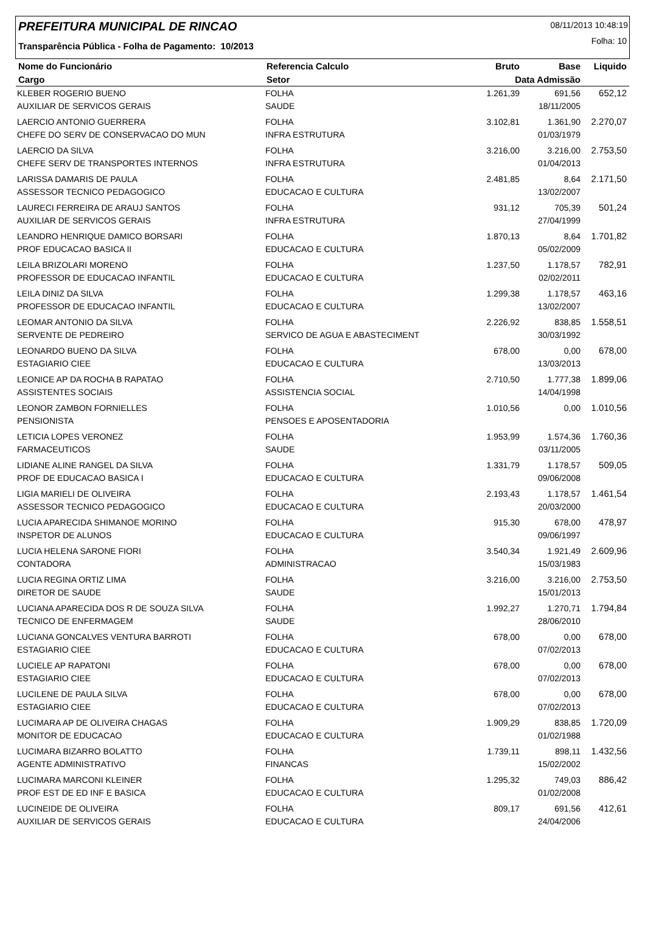PREFEITURA MUNICIPAL DE RINCAO
08/11/2013 10:48:19
Folha: 10
Transparência Pública - Folha de Pagamento: 10/2013
| Nome do Funcionário | Referencia Calculo | Bruto | Base | Liquido |
| --- | --- | --- | --- | --- |
| Cargo | Setor | Data Admissão | | |
| KLEBER ROGERIO BUENO | FOLHA | 1.261,39 | 691,56 | 652,12 |
| AUXILIAR DE SERVICOS GERAIS | SAUDE | | 18/11/2005 | |
| LAERCIO ANTONIO GUERRERA | FOLHA | 3.102,81 | 1.361,90 | 2.270,07 |
| CHEFE DO SERV DE CONSERVACAO DO MUN | INFRA ESTRUTURA | | 01/03/1979 | |
| LAERCIO DA SILVA | FOLHA | 3.216,00 | 3.216,00 | 2.753,50 |
| CHEFE SERV DE TRANSPORTES INTERNOS | INFRA ESTRUTURA | | 01/04/2013 | |
| LARISSA DAMARIS DE PAULA | FOLHA | 2.481,85 | 8,64 | 2.171,50 |
| ASSESSOR TECNICO PEDAGOGICO | EDUCACAO E CULTURA | | 13/02/2007 | |
| LAURECI FERREIRA DE ARAUJ SANTOS | FOLHA | 931,12 | 705,39 | 501,24 |
| AUXILIAR DE SERVICOS GERAIS | INFRA ESTRUTURA | | 27/04/1999 | |
| LEANDRO HENRIQUE DAMICO BORSARI | FOLHA | 1.870,13 | 8,64 | 1.701,82 |
| PROF EDUCACAO BASICA II | EDUCACAO E CULTURA | | 05/02/2009 | |
| LEILA BRIZOLARI MORENO | FOLHA | 1.237,50 | 1.178,57 | 782,91 |
| PROFESSOR DE EDUCACAO INFANTIL | EDUCACAO E CULTURA | | 02/02/2011 | |
| LEILA DINIZ DA SILVA | FOLHA | 1.299,38 | 1.178,57 | 463,16 |
| PROFESSOR DE EDUCACAO INFANTIL | EDUCACAO E CULTURA | | 13/02/2007 | |
| LEOMAR ANTONIO DA SILVA | FOLHA | 2.226,92 | 838,85 | 1.558,51 |
| SERVENTE DE PEDREIRO | SERVICO DE AGUA E ABASTECIMENT | | 30/03/1992 | |
| LEONARDO BUENO DA SILVA | FOLHA | 678,00 | 0,00 | 678,00 |
| ESTAGIARIO CIEE | EDUCACAO E CULTURA | | 13/03/2013 | |
| LEONICE AP DA ROCHA B RAPATAO | FOLHA | 2.710,50 | 1.777,38 | 1.899,06 |
| ASSISTENTES SOCIAIS | ASSISTENCIA SOCIAL | | 14/04/1998 | |
| LEONOR ZAMBON FORNIELLES | FOLHA | 1.010,56 | 0,00 | 1.010,56 |
| PENSIONISTA | PENSOES E APOSENTADORIA | | | |
| LETICIA LOPES VERONEZ | FOLHA | 1.953,99 | 1.574,36 | 1.760,36 |
| FARMACEUTICOS | SAUDE | | 03/11/2005 | |
| LIDIANE ALINE RANGEL DA SILVA | FOLHA | 1.331,79 | 1.178,57 | 509,05 |
| PROF DE EDUCACAO BASICA I | EDUCACAO E CULTURA | | 09/06/2008 | |
| LIGIA MARIELI DE OLIVEIRA | FOLHA | 2.193,43 | 1.178,57 | 1.461,54 |
| ASSESSOR TECNICO PEDAGOGICO | EDUCACAO E CULTURA | | 20/03/2000 | |
| LUCIA APARECIDA SHIMANOE MORINO | FOLHA | 915,30 | 678,00 | 478,97 |
| INSPETOR DE ALUNOS | EDUCACAO E CULTURA | | 09/06/1997 | |
| LUCIA HELENA SARONE FIORI | FOLHA | 3.540,34 | 1.921,49 | 2.609,96 |
| CONTADORA | ADMINISTRACAO | | 15/03/1983 | |
| LUCIA REGINA ORTIZ LIMA | FOLHA | 3.216,00 | 3.216,00 | 2.753,50 |
| DIRETOR DE SAUDE | SAUDE | | 15/01/2013 | |
| LUCIANA APARECIDA DOS R DE SOUZA SILVA | FOLHA | 1.992,27 | 1.270,71 | 1.794,84 |
| TECNICO DE ENFERMAGEM | SAUDE | | 28/06/2010 | |
| LUCIANA GONCALVES VENTURA BARROTI | FOLHA | 678,00 | 0,00 | 678,00 |
| ESTAGIARIO CIEE | EDUCACAO E CULTURA | | 07/02/2013 | |
| LUCIELE AP RAPATONI | FOLHA | 678,00 | 0,00 | 678,00 |
| ESTAGIARIO CIEE | EDUCACAO E CULTURA | | 07/02/2013 | |
| LUCILENE DE PAULA SILVA | FOLHA | 678,00 | 0,00 | 678,00 |
| ESTAGIARIO CIEE | EDUCACAO E CULTURA | | 07/02/2013 | |
| LUCIMARA AP DE OLIVEIRA CHAGAS | FOLHA | 1.909,29 | 838,85 | 1.720,09 |
| MONITOR DE EDUCACAO | EDUCACAO E CULTURA | | 01/02/1988 | |
| LUCIMARA BIZARRO BOLATTO | FOLHA | 1.739,11 | 898,11 | 1.432,56 |
| AGENTE ADMINISTRATIVO | FINANCAS | | 15/02/2002 | |
| LUCIMARA MARCONI KLEINER | FOLHA | 1.295,32 | 749,03 | 886,42 |
| PROF EST DE ED INF E BASICA | EDUCACAO E CULTURA | | 01/02/2008 | |
| LUCINEIDE DE OLIVEIRA | FOLHA | 809,17 | 691,56 | 412,61 |
| AUXILIAR DE SERVICOS GERAIS | EDUCACAO E CULTURA | | 24/04/2006 | |